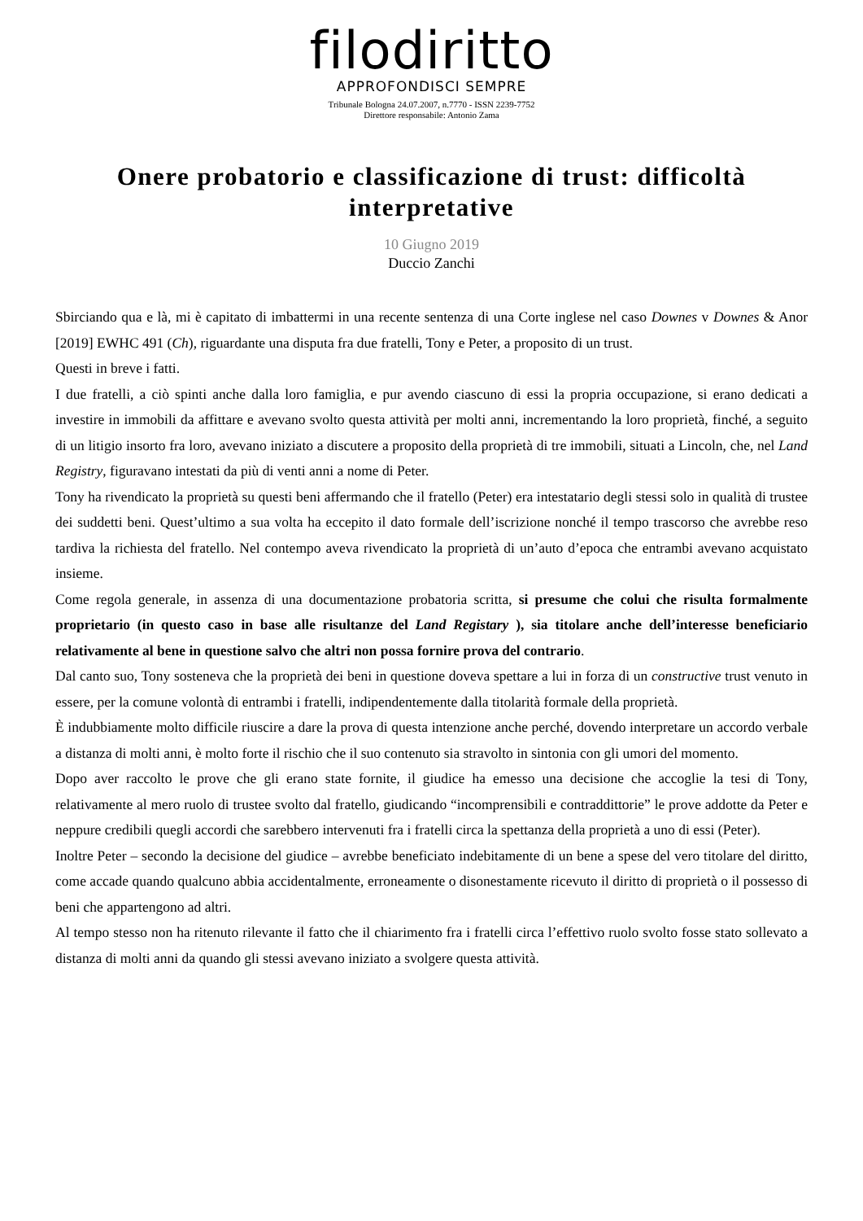filodiritto
APPROFONDISCI SEMPRE
Tribunale Bologna 24.07.2007, n.7770 - ISSN 2239-7752
Direttore responsabile: Antonio Zama
Onere probatorio e classificazione di trust: difficoltà interpretative
10 Giugno 2019
Duccio Zanchi
Sbirciando qua e là, mi è capitato di imbattermi in una recente sentenza di una Corte inglese nel caso Downes v Downes & Anor [2019] EWHC 491 (Ch), riguardante una disputa fra due fratelli, Tony e Peter, a proposito di un trust.
Questi in breve i fatti.
I due fratelli, a ciò spinti anche dalla loro famiglia, e pur avendo ciascuno di essi la propria occupazione, si erano dedicati a investire in immobili da affittare e avevano svolto questa attività per molti anni, incrementando la loro proprietà, finché, a seguito di un litigio insorto fra loro, avevano iniziato a discutere a proposito della proprietà di tre immobili, situati a Lincoln, che, nel Land Registry, figuravano intestati da più di venti anni a nome di Peter.
Tony ha rivendicato la proprietà su questi beni affermando che il fratello (Peter) era intestatario degli stessi solo in qualità di trustee dei suddetti beni. Quest’ultimo a sua volta ha eccepito il dato formale dell’iscrizione nonché il tempo trascorso che avrebbe reso tardiva la richiesta del fratello. Nel contempo aveva rivendicato la proprietà di un’auto d’epoca che entrambi avevano acquistato insieme.
Come regola generale, in assenza di una documentazione probatoria scritta, si presume che colui che risulta formalmente proprietario (in questo caso in base alle risultanze del Land Registary ), sia titolare anche dell’interesse beneficiario relativamente al bene in questione salvo che altri non possa fornire prova del contrario.
Dal canto suo, Tony sosteneva che la proprietà dei beni in questione doveva spettare a lui in forza di un constructive trust venuto in essere, per la comune volontà di entrambi i fratelli, indipendentemente dalla titolarità formale della proprietà.
È indubbiamente molto difficile riuscire a dare la prova di questa intenzione anche perché, dovendo interpretare un accordo verbale a distanza di molti anni, è molto forte il rischio che il suo contenuto sia stravolto in sintonia con gli umori del momento.
Dopo aver raccolto le prove che gli erano state fornite, il giudice ha emesso una decisione che accoglie la tesi di Tony, relativamente al mero ruolo di trustee svolto dal fratello, giudicando “incomprensibili e contraddittorie” le prove addotte da Peter e neppure credibili quegli accordi che sarebbero intervenuti fra i fratelli circa la spettanza della proprietà a uno di essi (Peter).
Inoltre Peter – secondo la decisione del giudice – avrebbe beneficiato indebitamente di un bene a spese del vero titolare del diritto, come accade quando qualcuno abbia accidentalmente, erroneamente o disonestamente ricevuto il diritto di proprietà o il possesso di beni che appartengono ad altri.
Al tempo stesso non ha ritenuto rilevante il fatto che il chiarimento fra i fratelli circa l’effettivo ruolo svolto fosse stato sollevato a distanza di molti anni da quando gli stessi avevano iniziato a svolgere questa attività.